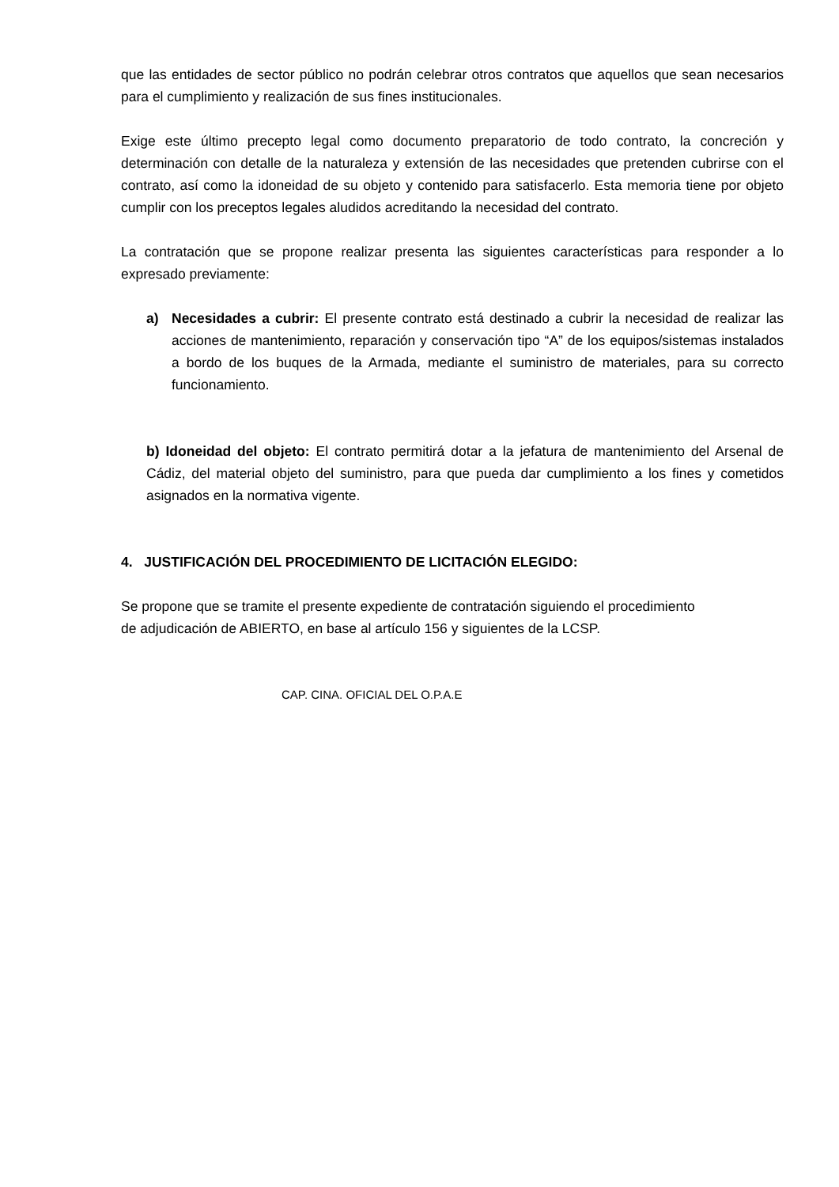que las entidades de sector público no podrán celebrar otros contratos que aquellos que sean necesarios para el cumplimiento y realización de sus fines institucionales.
Exige este último precepto legal como documento preparatorio de todo contrato, la concreción y determinación con detalle de la naturaleza y extensión de las necesidades que pretenden cubrirse con el contrato, así como la idoneidad de su objeto y contenido para satisfacerlo. Esta memoria tiene por objeto cumplir con los preceptos legales aludidos acreditando la necesidad del contrato.
La contratación que se propone realizar presenta las siguientes características para responder a lo expresado previamente:
a) Necesidades a cubrir: El presente contrato está destinado a cubrir la necesidad de realizar las acciones de mantenimiento, reparación y conservación tipo “A” de los equipos/sistemas instalados a bordo de los buques de la Armada, mediante el suministro de materiales, para su correcto funcionamiento.
b) Idoneidad del objeto: El contrato permitirá dotar a la jefatura de mantenimiento del Arsenal de Cádiz, del material objeto del suministro, para que pueda dar cumplimiento a los fines y cometidos asignados en la normativa vigente.
4. JUSTIFICACIÓN DEL PROCEDIMIENTO DE LICITACIÓN ELEGIDO:
Se propone que se tramite el presente expediente de contratación siguiendo el procedimiento
de adjudicación de ABIERTO, en base al artículo 156 y siguientes de la LCSP.
CAP. CINA. OFICIAL DEL O.P.A.E